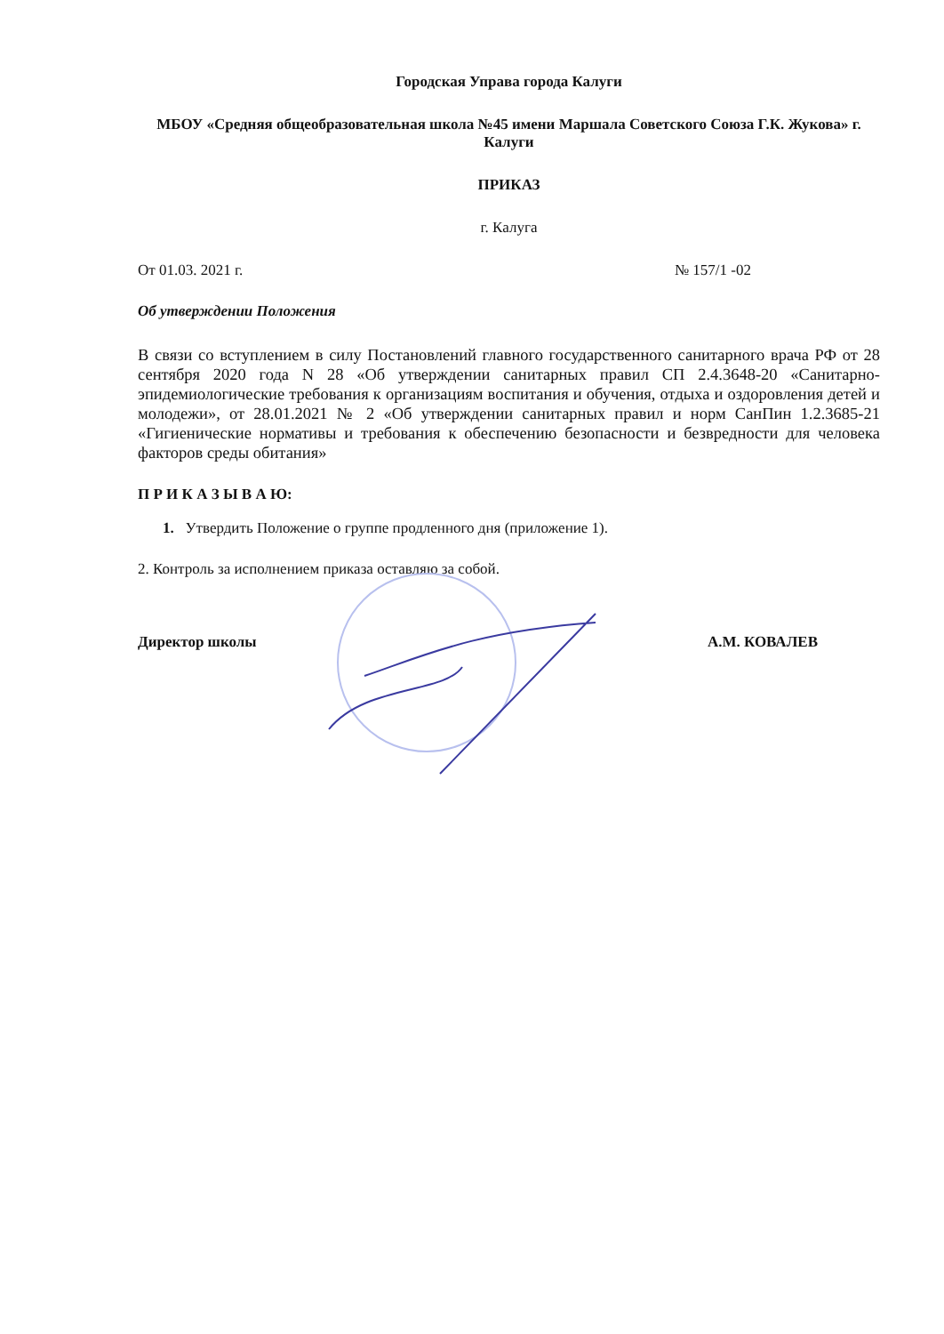Городская Управа города Калуги
МБОУ «Средняя общеобразовательная школа №45 имени Маршала Советского Союза Г.К. Жукова» г. Калуги
ПРИКАЗ
г. Калуга
От 01.03. 2021 г. № 157/1 -02
Об утверждении Положения
В связи со вступлением в силу Постановлений главного государственного санитарного врача РФ от 28 сентября 2020 года N 28 «Об утверждении санитарных правил СП 2.4.3648-20 «Санитарно-эпидемиологические требования к организациям воспитания и обучения, отдыха и оздоровления детей и молодежи», от 28.01.2021 № 2 «Об утверждении санитарных правил и норм СанПин 1.2.3685-21 «Гигиенические нормативы и требования к обеспечению безопасности и безвредности для человека факторов среды обитания»
П Р И К А З Ы В А Ю:
1. Утвердить Положение о группе продленного дня (приложение 1).
2. Контроль за исполнением приказа оставляю за собой.
Директор школы А.М. КОВАЛЕВ